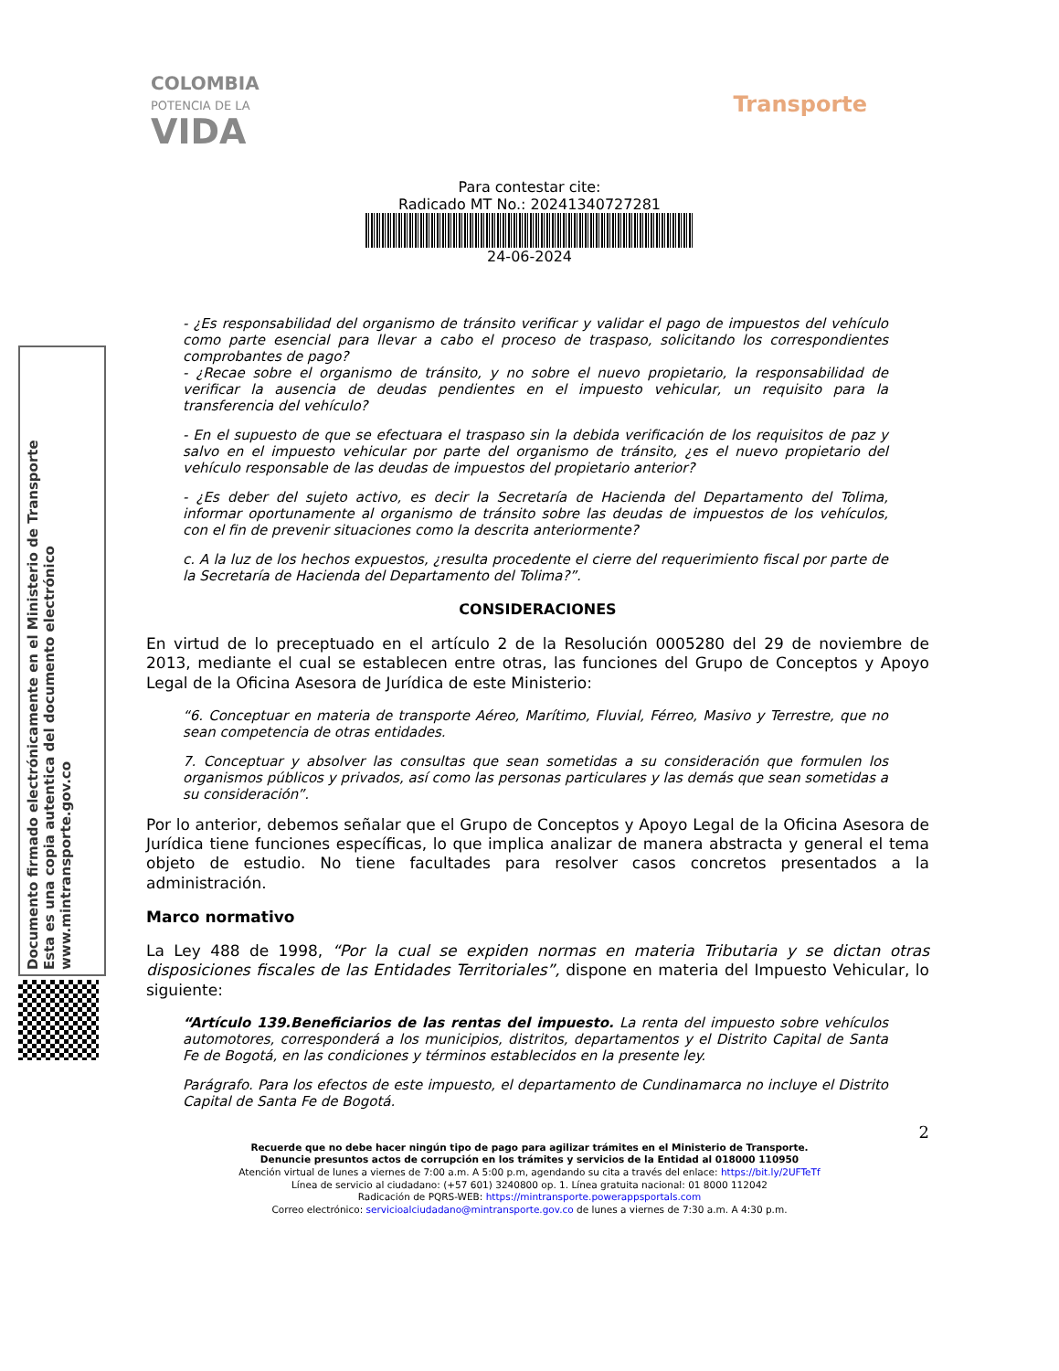COLOMBIA
POTENCIA DE LA
VIDA
Transporte
Para contestar cite:
Radicado MT No.: 20241340727281
24-06-2024
Documento firmado electrónicamente en el Ministerio de Transporte
Esta es una copia autentica del documento electrónico
www.mintransporte.gov.co
- ¿Es responsabilidad del organismo de tránsito verificar y validar el pago de impuestos del vehículo como parte esencial para llevar a cabo el proceso de traspaso, solicitando los correspondientes comprobantes de pago?
- ¿Recae sobre el organismo de tránsito, y no sobre el nuevo propietario, la responsabilidad de verificar la ausencia de deudas pendientes en el impuesto vehicular, un requisito para la transferencia del vehículo?
- En el supuesto de que se efectuara el traspaso sin la debida verificación de los requisitos de paz y salvo en el impuesto vehicular por parte del organismo de tránsito, ¿es el nuevo propietario del vehículo responsable de las deudas de impuestos del propietario anterior?
- ¿Es deber del sujeto activo, es decir la Secretaría de Hacienda del Departamento del Tolima, informar oportunamente al organismo de tránsito sobre las deudas de impuestos de los vehículos, con el fin de prevenir situaciones como la descrita anteriormente?
c. A la luz de los hechos expuestos, ¿resulta procedente el cierre del requerimiento fiscal por parte de la Secretaría de Hacienda del Departamento del Tolima?”.
CONSIDERACIONES
En virtud de lo preceptuado en el artículo 2 de la Resolución 0005280 del 29 de noviembre de 2013, mediante el cual se establecen entre otras, las funciones del Grupo de Conceptos y Apoyo Legal de la Oficina Asesora de Jurídica de este Ministerio:
“6. Conceptuar en materia de transporte Aéreo, Marítimo, Fluvial, Férreo, Masivo y Terrestre, que no sean competencia de otras entidades.
7. Conceptuar y absolver las consultas que sean sometidas a su consideración que formulen los organismos públicos y privados, así como las personas particulares y las demás que sean sometidas a su consideración”.
Por lo anterior, debemos señalar que el Grupo de Conceptos y Apoyo Legal de la Oficina Asesora de Jurídica tiene funciones específicas, lo que implica analizar de manera abstracta y general el tema objeto de estudio. No tiene facultades para resolver casos concretos presentados a la administración.
Marco normativo
La Ley 488 de 1998, “Por la cual se expiden normas en materia Tributaria y se dictan otras disposiciones fiscales de las Entidades Territoriales”, dispone en materia del Impuesto Vehicular, lo siguiente:
“Artículo 139.Beneficiarios de las rentas del impuesto. La renta del impuesto sobre vehículos automotores, corresponderá a los municipios, distritos, departamentos y el Distrito Capital de Santa Fe de Bogotá, en las condiciones y términos establecidos en la presente ley.
Parágrafo. Para los efectos de este impuesto, el departamento de Cundinamarca no incluye el Distrito Capital de Santa Fe de Bogotá.
2
Recuerde que no debe hacer ningún tipo de pago para agilizar trámites en el Ministerio de Transporte.
Denuncie presuntos actos de corrupción en los trámites y servicios de la Entidad al 018000 110950
Atención virtual de lunes a viernes de 7:00 a.m. A 5:00 p.m, agendando su cita a través del enlace: https://bit.ly/2UFTeTf
Línea de servicio al ciudadano: (+57 601) 3240800 op. 1. Línea gratuita nacional: 01 8000 112042
Radicación de PQRS-WEB: https://mintransporte.powerappsportals.com
Correo electrónico: servicioalciudadano@mintransporte.gov.co de lunes a viernes de 7:30 a.m. A 4:30 p.m.